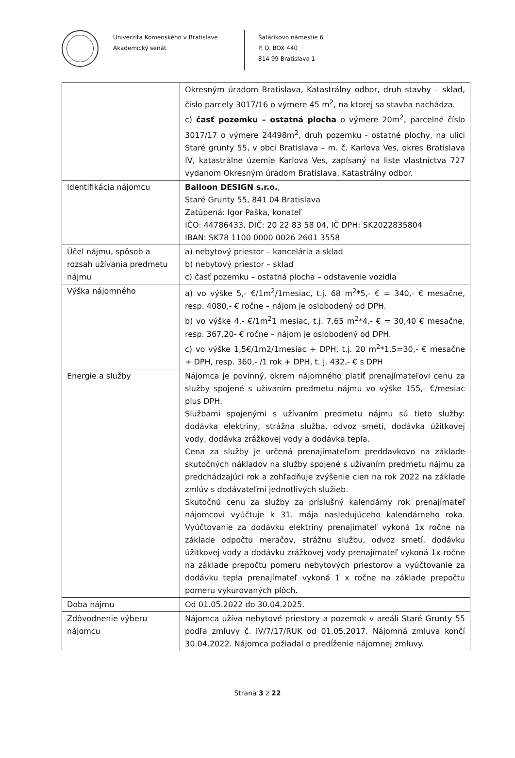Univerzita Komenského v Bratislave
Akademický senát
Šafárikovo námestie 6
P. O. BOX 440
814 99 Bratislava 1
| | Okresným úradom Bratislava, Katastrálny odbor, druh stavby – sklad, číslo parcely 3017/16 o výmere 45 m<sup>2</sup>, na ktorej sa stavba nachádza. c) časť pozemku – ostatná plocha o výmere 20m<sup>2</sup>, parcelné číslo 3017/17 o výmere 24498m<sup>2</sup>, druh pozemku - ostatné plochy, na ulici Staré grunty 55, v obci Bratislava – m. č. Karlova Ves, okres Bratislava IV, katastrálne územie Karlova Ves, zapísaný na liste vlastníctva 727 vydanom Okresným úradom Bratislava, Katastrálny odbor. |
| Identifikácia nájomcu | Balloon DESIGN s.r.o. , Staré Grunty 55, 841 04 Bratislava Zatúpená: Igor Paška, konateľ IČO: 44786433, DIČ: 20 22 83 58 04, IČ DPH: SK2022835804 IBAN: SK78 1100 0000 0026 2601 3558 |
| Účel nájmu, spôsob a rozsah užívania predmetu nájmu | a) nebytový priestor – kancelária a sklad b) nebytový priestor – sklad c) časť pozemku – ostatná plocha – odstavenie vozidla |
| Výška nájomného | a) vo výške 5,- €/1m<sup>2</sup>/1mesiac, t.j. 68 m<sup>2</sup>*5,- € = 340,- € mesačne, resp. 4080,- € ročne – nájom je oslobodený od DPH. b) vo výške 4,- €/1m<sup>2</sup>1 mesiac, t.j. 7,65 m<sup>2</sup>*4,- € = 30,40 € mesačne, resp. 367,20- € ročne – nájom je oslobodený od DPH. c) vo výške 1,5€/1m2/1mesiac + DPH, t.j. 20 m<sup>2</sup>*1,5=30,- € mesačne + DPH, resp. 360,- /1 rok + DPH, t. j. 432,- € s DPH |
| Energie a služby | Nájomca je povinný, okrem nájomného platiť prenajímateľovi cenu za služby spojené s užívaním predmetu nájmu vo výške 155,- €/mesiac plus DPH. Službami spojenými s užívaním predmetu nájmu sú tieto služby: dodávka elektriny, strážna služba, odvoz smetí, dodávka úžitkovej vody, dodávka zrážkovej vody a dodávka tepla. Cena za služby je určená prenajímateľom preddavkovo na základe skutočných nákladov na služby spojené s užívaním predmetu nájmu za predchádzajúci rok a zohľadňuje zvýšenie cien na rok 2022 na základe zmlúv s dodávateľmi jednotlivých služieb. Skutočnú cenu za služby za príslušný kalendárny rok prenajímateľ nájomcovi vyúčtuje k 31. mája nasledujúceho kalendárneho roka. Vyúčtovanie za dodávku elektriny prenajímateľ vykoná 1x ročne na základe odpočtu meračov, strážnu službu, odvoz smetí, dodávku úžitkovej vody a dodávku zrážkovej vody prenajímateľ vykoná 1x ročne na základe prepočtu pomeru nebytových priestorov a vyúčtovanie za dodávku tepla prenajímateľ vykoná 1 x ročne na základe prepočtu pomeru vykurovaných plôch. |
| Doba nájmu | Od 01.05.2022 do 30.04.2025. |
| Zdôvodnenie výberu nájomcu | Nájomca užíva nebytové priestory a pozemok v areáli Staré Grunty 55 podľa zmluvy č. IV/7/17/RUK od 01.05.2017. Nájomná zmluva končí 30.04.2022. Nájomca požiadal o predĺženie nájomnej zmluvy. |
Strana 3 z 22